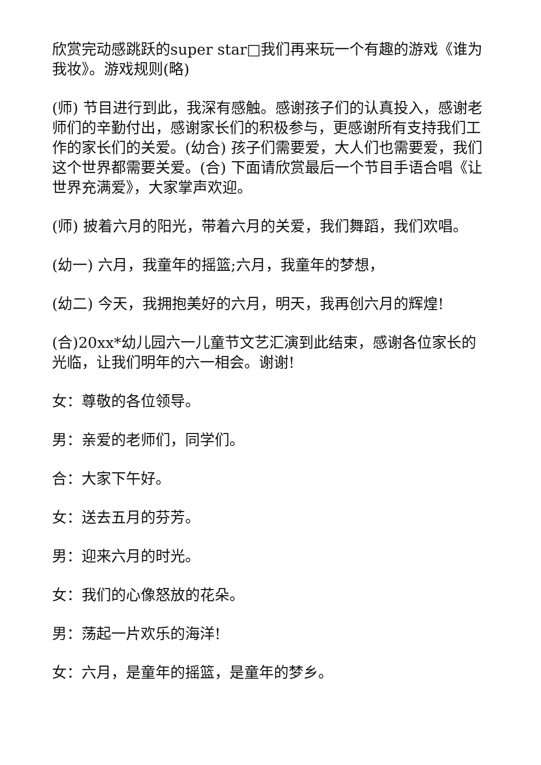欣赏完动感跳跃的super star□我们再来玩一个有趣的游戏《谁为我妆》。游戏规则(略)
(师) 节目进行到此，我深有感触。感谢孩子们的认真投入，感谢老师们的辛勤付出，感谢家长们的积极参与，更感谢所有支持我们工作的家长们的关爱。(幼合) 孩子们需要爱，大人们也需要爱，我们这个世界都需要关爱。(合) 下面请欣赏最后一个节目手语合唱《让世界充满爱》，大家掌声欢迎。
(师) 披着六月的阳光，带着六月的关爱，我们舞蹈，我们欢唱。
(幼一) 六月，我童年的摇篮;六月，我童年的梦想，
(幼二) 今天，我拥抱美好的六月，明天，我再创六月的辉煌!
(合)20xx*幼儿园六一儿童节文艺汇演到此结束，感谢各位家长的光临，让我们明年的六一相会。谢谢!
女：尊敬的各位领导。
男：亲爱的老师们，同学们。
合：大家下午好。
女：送去五月的芬芳。
男：迎来六月的时光。
女：我们的心像怒放的花朵。
男：荡起一片欢乐的海洋!
女：六月，是童年的摇篮，是童年的梦乡。